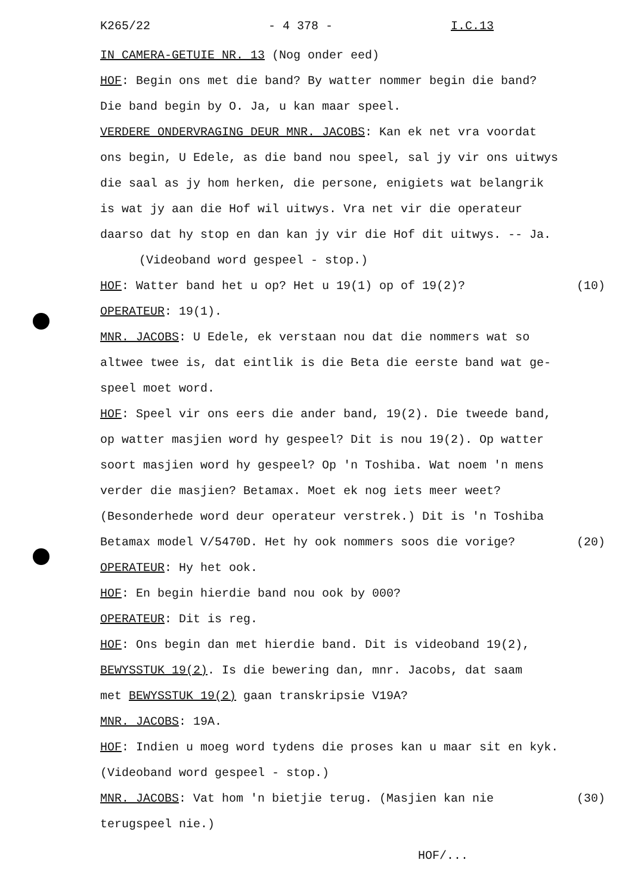K265/22 - 4 378 - I.C.13
IN CAMERA-GETUIE NR. 13 (Nog onder eed)
HOF: Begin ons met die band? By watter nommer begin die band?
Die band begin by O. Ja, u kan maar speel.
VERDERE ONDERVRAGING DEUR MNR. JACOBS: Kan ek net vra voordat
ons begin, U Edele, as die band nou speel, sal jy vir ons uitwys
die saal as jy hom herken, die persone, enigiets wat belangrik
is wat jy aan die Hof wil uitwys. Vra net vir die operateur
daarso dat hy stop en dan kan jy vir die Hof dit uitwys. -- Ja.
(Videoband word gespeel - stop.)
HOF: Watter band het u op? Het u 19(1) op of 19(2)? (10)
OPERATEUR: 19(1).
MNR. JACOBS: U Edele, ek verstaan nou dat die nommers wat so
altwee twee is, dat eintlik is die Beta die eerste band wat ge-
speel moet word.
HOF: Speel vir ons eers die ander band, 19(2). Die tweede band,
op watter masjien word hy gespeel? Dit is nou 19(2). Op watter
soort masjien word hy gespeel? Op 'n Toshiba. Wat noem 'n mens
verder die masjien? Betamax. Moet ek nog iets meer weet?
(Besonderhede word deur operateur verstrek.) Dit is 'n Toshiba
Betamax model V/5470D. Het hy ook nommers soos die vorige? (20)
OPERATEUR: Hy het ook.
HOF: En begin hierdie band nou ook by 000?
OPERATEUR: Dit is reg.
HOF: Ons begin dan met hierdie band. Dit is videoband 19(2),
BEWYSSTUK 19(2). Is die bewering dan, mnr. Jacobs, dat saam
met BEWYSSTUK 19(2) gaan transkripsie V19A?
MNR. JACOBS: 19A.
HOF: Indien u moeg word tydens die proses kan u maar sit en kyk.
(Videoband word gespeel - stop.)
MNR. JACOBS: Vat hom 'n bietjie terug. (Masjien kan nie (30)
terugspeel nie.)
HOF/...